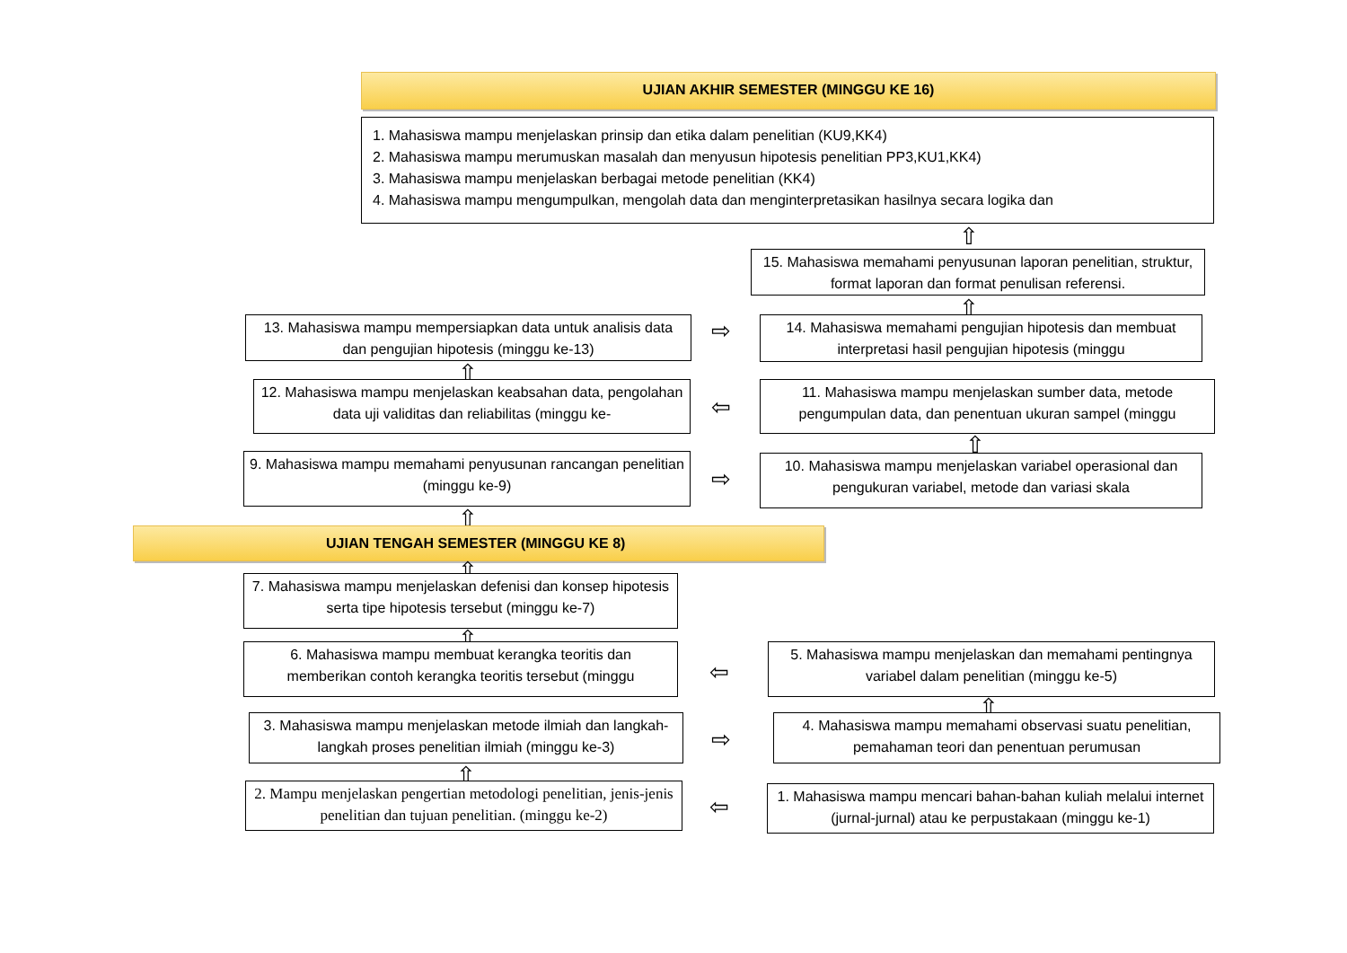UJIAN AKHIR SEMESTER (MINGGU KE 16)
1. Mahasiswa mampu menjelaskan prinsip dan etika dalam penelitian (KU9,KK4)
2. Mahasiswa mampu merumuskan masalah dan menyusun hipotesis penelitian PP3,KU1,KK4)
3. Mahasiswa mampu menjelaskan berbagai metode penelitian (KK4)
4. Mahasiswa mampu mengumpulkan, mengolah data dan menginterpretasikan hasilnya secara logika dan
⇧
15. Mahasiswa memahami penyusunan laporan penelitian, struktur, format laporan dan format penulisan referensi.
⇧
13. Mahasiswa mampu mempersiapkan data untuk analisis data dan pengujian hipotesis (minggu ke-13)
⇨
14. Mahasiswa memahami pengujian hipotesis dan membuat interpretasi hasil pengujian hipotesis (minggu
⇧
12. Mahasiswa mampu menjelaskan keabsahan data, pengolahan data uji validitas dan reliabilitas (minggu ke-
⇦
11. Mahasiswa mampu menjelaskan sumber data, metode pengumpulan data, dan penentuan ukuran sampel (minggu
⇧
9. Mahasiswa mampu memahami penyusunan rancangan penelitian (minggu ke-9)
⇨
10. Mahasiswa mampu menjelaskan variabel operasional dan pengukuran variabel, metode dan variasi skala
⇧
UJIAN TENGAH SEMESTER (MINGGU KE 8)
⇧
7. Mahasiswa mampu menjelaskan defenisi dan konsep hipotesis serta tipe hipotesis tersebut (minggu ke-7)
⇧
6. Mahasiswa mampu membuat kerangka teoritis dan memberikan contoh kerangka teoritis tersebut (minggu
⇦
5. Mahasiswa mampu menjelaskan dan memahami pentingnya variabel dalam penelitian (minggu ke-5)
⇧
3. Mahasiswa mampu menjelaskan metode ilmiah dan langkah-langkah proses penelitian ilmiah (minggu ke-3)
⇨
4. Mahasiswa mampu memahami observasi suatu penelitian, pemahaman teori dan penentuan perumusan
⇧
2. Mampu menjelaskan pengertian metodologi penelitian, jenis-jenis penelitian dan tujuan penelitian. (minggu ke-2)
⇦
1. Mahasiswa mampu mencari bahan-bahan kuliah melalui internet (jurnal-jurnal) atau ke perpustakaan (minggu ke-1)